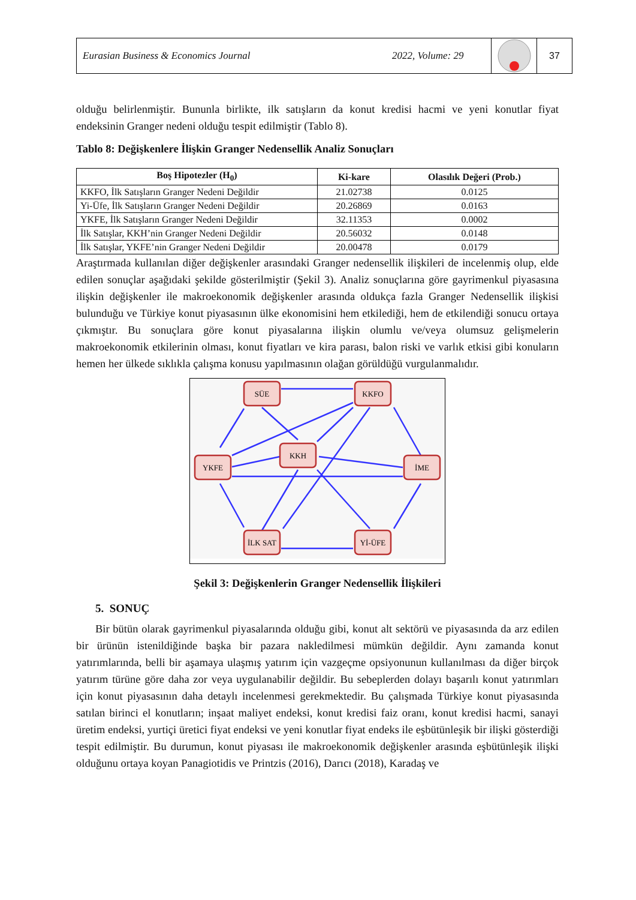Eurasian Business & Economics Journal
2022, Volume: 29 37
olduğu belirlenmiştir. Bununla birlikte, ilk satışların da konut kredisi hacmi ve yeni konutlar fiyat endeksinin Granger nedeni olduğu tespit edilmiştir (Tablo 8).
Tablo 8: Değişkenlere İlişkin Granger Nedensellik Analiz Sonuçları
| Boş Hipotezler (H<sub>0</sub>) | Ki-kare | Olasılık Değeri (Prob.) |
| --- | --- | --- |
| KKFO, İlk Satışların Granger Nedeni Değildir | 21.02738 | 0.0125 |
| Yi-Üfe, İlk Satışların Granger Nedeni Değildir | 20.26869 | 0.0163 |
| YKFE, İlk Satışların Granger Nedeni Değildir | 32.11353 | 0.0002 |
| İlk Satışlar, KKH’nin Granger Nedeni Değildir | 20.56032 | 0.0148 |
| İlk Satışlar, YKFE’nin Granger Nedeni Değildir | 20.00478 | 0.0179 |
Araştırmada kullanılan diğer değişkenler arasındaki Granger nedensellik ilişkileri de incelenmiş olup, elde edilen sonuçlar aşağıdaki şekilde gösterilmiştir (Şekil 3). Analiz sonuçlarına göre gayrimenkul piyasasına ilişkin değişkenler ile makroekonomik değişkenler arasında oldukça fazla Granger Nedensellik ilişkisi bulunduğu ve Türkiye konut piyasasının ülke ekonomisini hem etkilediği, hem de etkilendiği sonucu ortaya çıkmıştır. Bu sonuçlara göre konut piyasalarına ilişkin olumlu ve/veya olumsuz gelişmelerin makroekonomik etkilerinin olması, konut fiyatları ve kira parası, balon riski ve varlık etkisi gibi konuların hemen her ülkede sıklıkla çalışma konusu yapılmasının olağan görüldüğü vurgulanmalıdır.
SÜE
KKFO
KKH
YKFE
İME
İLK SAT
Yİ-ÜFE
Şekil 3: Değişkenlerin Granger Nedensellik İlişkileri
5. SONUÇ
Bir bütün olarak gayrimenkul piyasalarında olduğu gibi, konut alt sektörü ve piyasasında da arz edilen bir ürünün istenildiğinde başka bir pazara nakledilmesi mümkün değildir. Aynı zamanda konut yatırımlarında, belli bir aşamaya ulaşmış yatırım için vazgeçme opsiyonunun kullanılması da diğer birçok yatırım türüne göre daha zor veya uygulanabilir değildir. Bu sebeplerden dolayı başarılı konut yatırımları için konut piyasasının daha detaylı incelenmesi gerekmektedir. Bu çalışmada Türkiye konut piyasasında satılan birinci el konutların; inşaat maliyet endeksi, konut kredisi faiz oranı, konut kredisi hacmi, sanayi üretim endeksi, yurtiçi üretici fiyat endeksi ve yeni konutlar fiyat endeks ile eşbütünleşik bir ilişki gösterdiği tespit edilmiştir. Bu durumun, konut piyasası ile makroekonomik değişkenler arasında eşbütünleşik ilişki olduğunu ortaya koyan Panagiotidis ve Printzis (2016), Darıcı (2018), Karadaş ve